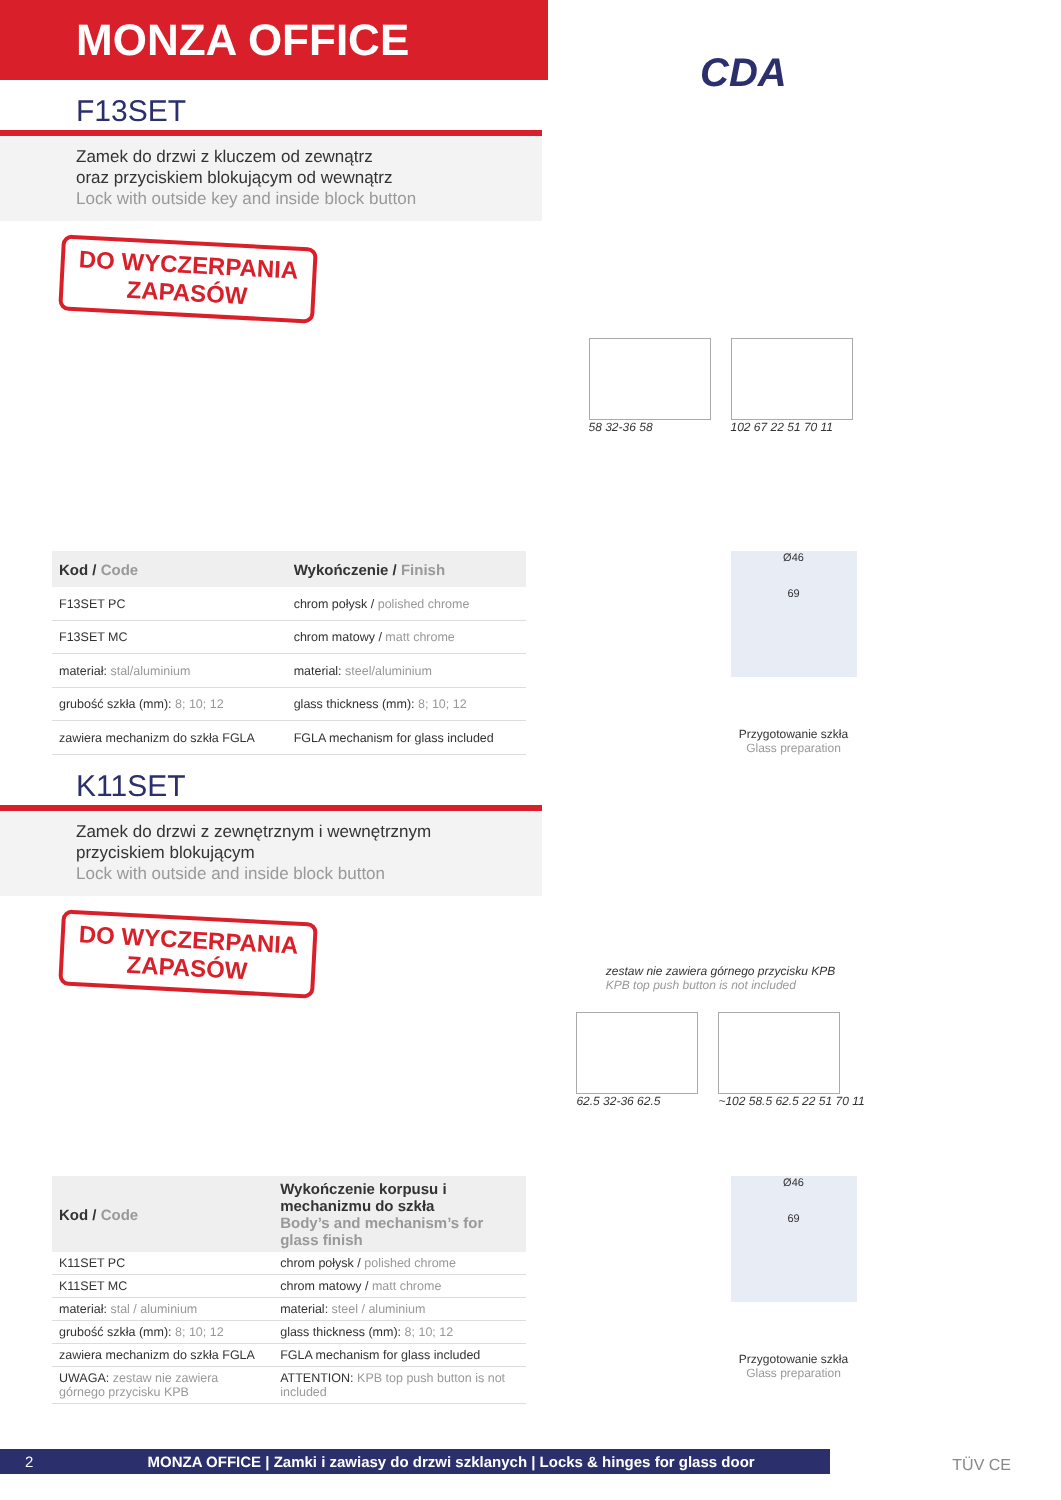MONZA OFFICE
CDA
F13SET
Zamek do drzwi z kluczem od zewnątrz
oraz przyciskiem blokującym od wewnątrz
Lock with outside key and inside block button
DO WYCZERPANIA
ZAPASÓW
58 32-36 58 102 67 22 51 70 11
| Kod / Code | Wykończenie / Finish |
| --- | --- |
| F13SET PC | chrom połysk / polished chrome |
| F13SET MC | chrom matowy / matt chrome |
| materiał: stal/aluminium | material: steel/aluminium |
| grubość szkła (mm): 8; 10; 12 | glass thickness (mm): 8; 10; 12 |
| zawiera mechanizm do szkła FGLA | FGLA mechanism for glass included |
Ø46
69
Przygotowanie szkła
Glass preparation
K11SET
Zamek do drzwi z zewnętrznym i wewnętrznym
przyciskiem blokującym
Lock with outside and inside block button
DO WYCZERPANIA
ZAPASÓW
zestaw nie zawiera górnego przycisku KPB
KPB top push button is not included
62.5 32-36 62.5 ~102 58.5 62.5 22 51 70 11
| Kod / Code | Wykończenie korpusu i mechanizmu do szkła Body’s and mechanism’s for glass finish |
| --- | --- |
| K11SET PC | chrom połysk / polished chrome |
| K11SET MC | chrom matowy / matt chrome |
| materiał: stal / aluminium | material: steel / aluminium |
| grubość szkła (mm): 8; 10; 12 | glass thickness (mm): 8; 10; 12 |
| zawiera mechanizm do szkła FGLA | FGLA mechanism for glass included |
| UWAGA: zestaw nie zawiera górnego przycisku KPB | ATTENTION: KPB top push button is not included |
Ø46
69
Przygotowanie szkła
Glass preparation
2 MONZA OFFICE | Zamki i zawiasy do drzwi szklanych | Locks & hinges for glass door TÜV CE